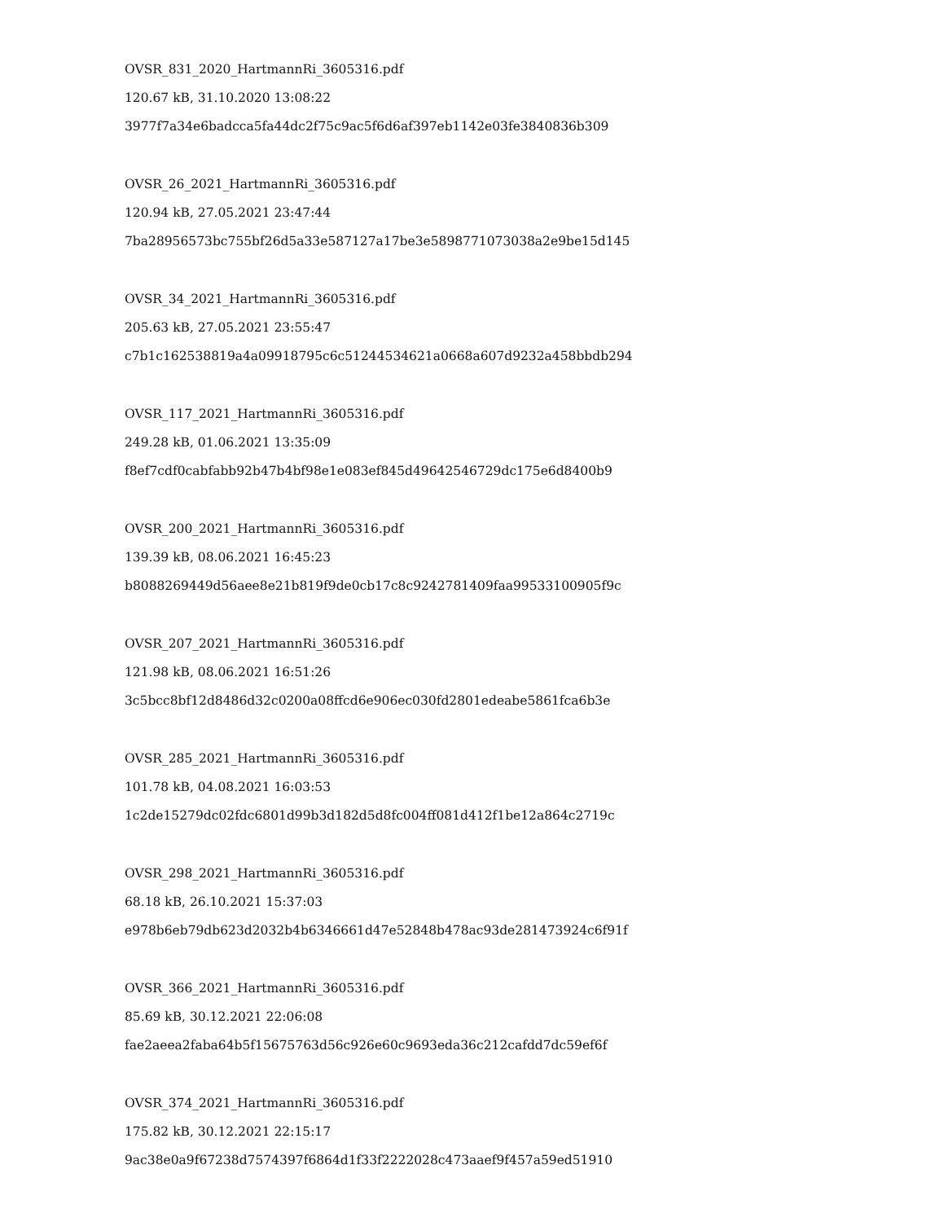OVSR_831_2020_HartmannRi_3605316.pdf
120.67 kB, 31.10.2020 13:08:22
3977f7a34e6badcca5fa44dc2f75c9ac5f6d6af397eb1142e03fe3840836b309
OVSR_26_2021_HartmannRi_3605316.pdf
120.94 kB, 27.05.2021 23:47:44
7ba28956573bc755bf26d5a33e587127a17be3e5898771073038a2e9be15d145
OVSR_34_2021_HartmannRi_3605316.pdf
205.63 kB, 27.05.2021 23:55:47
c7b1c162538819a4a09918795c6c51244534621a0668a607d9232a458bbdb294
OVSR_117_2021_HartmannRi_3605316.pdf
249.28 kB, 01.06.2021 13:35:09
f8ef7cdf0cabfabb92b47b4bf98e1e083ef845d49642546729dc175e6d8400b9
OVSR_200_2021_HartmannRi_3605316.pdf
139.39 kB, 08.06.2021 16:45:23
b8088269449d56aee8e21b819f9de0cb17c8c9242781409faa99533100905f9c
OVSR_207_2021_HartmannRi_3605316.pdf
121.98 kB, 08.06.2021 16:51:26
3c5bcc8bf12d8486d32c0200a08ffcd6e906ec030fd2801edeabe5861fca6b3e
OVSR_285_2021_HartmannRi_3605316.pdf
101.78 kB, 04.08.2021 16:03:53
1c2de15279dc02fdc6801d99b3d182d5d8fc004ff081d412f1be12a864c2719c
OVSR_298_2021_HartmannRi_3605316.pdf
68.18 kB, 26.10.2021 15:37:03
e978b6eb79db623d2032b4b6346661d47e52848b478ac93de281473924c6f91f
OVSR_366_2021_HartmannRi_3605316.pdf
85.69 kB, 30.12.2021 22:06:08
fae2aeea2faba64b5f15675763d56c926e60c9693eda36c212cafdd7dc59ef6f
OVSR_374_2021_HartmannRi_3605316.pdf
175.82 kB, 30.12.2021 22:15:17
9ac38e0a9f67238d7574397f6864d1f33f2222028c473aaef9f457a59ed51910